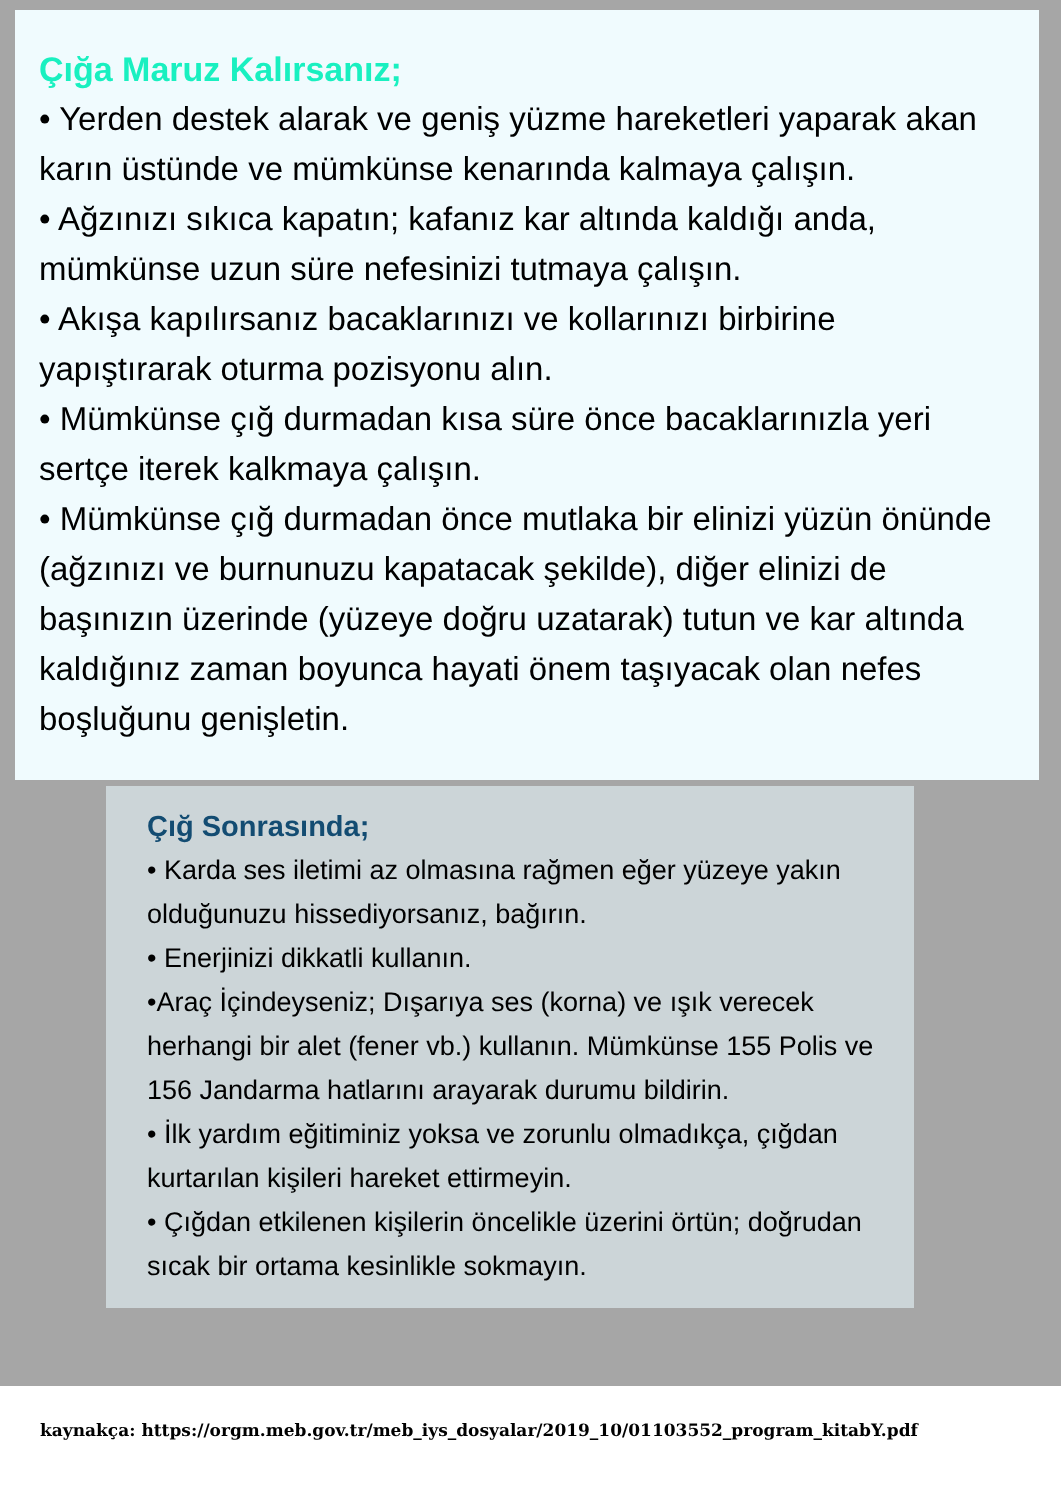Çığa Maruz Kalırsanız;
• Yerden destek alarak ve geniş yüzme hareketleri yaparak akan karın üstünde ve mümkünse kenarında kalmaya çalışın.
• Ağzınızı sıkıca kapatın; kafanız kar altında kaldığı anda, mümkünse uzun süre nefesinizi tutmaya çalışın.
• Akışa kapılırsanız bacaklarınızı ve kollarınızı birbirine yapıştırarak oturma pozisyonu alın.
• Mümkünse çığ durmadan kısa süre önce bacaklarınızla yeri sertçe iterek kalkmaya çalışın.
• Mümkünse çığ durmadan önce mutlaka bir elinizi yüzün önünde (ağzınızı ve burnunuzu kapatacak şekilde), diğer elinizi de başınızın üzerinde (yüzeye doğru uzatarak) tutun ve kar altında kaldığınız zaman boyunca hayati önem taşıyacak olan nefes boşluğunu genişletin.
Çığ Sonrasında;
• Karda ses iletimi az olmasına rağmen eğer yüzeye yakın olduğunuzu hissediyorsanız, bağırın.
• Enerjinizi dikkatli kullanın.
•Araç İçindeyseniz; Dışarıya ses (korna) ve ışık verecek herhangi bir alet (fener vb.) kullanın. Mümkünse 155 Polis ve 156 Jandarma hatlarını arayarak durumu bildirin.
• İlk yardım eğitiminiz yoksa ve zorunlu olmadıkça, çığdan kurtarılan kişileri hareket ettirmeyin.
• Çığdan etkilenen kişilerin öncelikle üzerini örtün; doğrudan sıcak bir ortama kesinlikle sokmayın.
kaynakça: https://orgm.meb.gov.tr/meb_iys_dosyalar/2019_10/01103552_program_kitabY.pdf